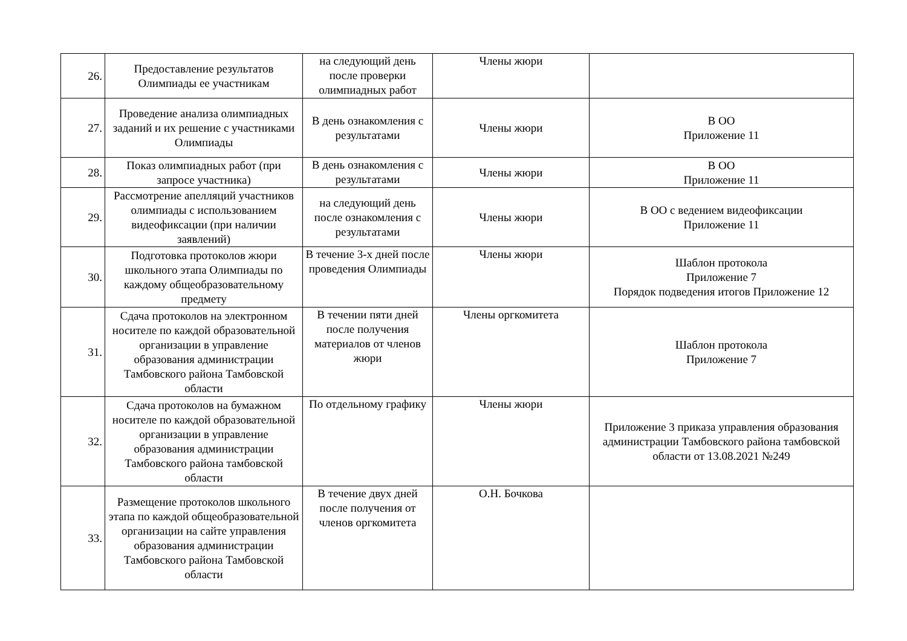| 26. | Предоставление результатов Олимпиады ее участникам | на следующий день после проверки олимпиадных работ | Члены жюри | |
| 27. | Проведение анализа олимпиадных заданий и их решение с участниками Олимпиады | В день ознакомления с результатами | Члены жюри | В ОО Приложение 11 |
| 28. | Показ олимпиадных работ (при запросе участника) | В день ознакомления с результатами | Члены жюри | В ОО Приложение 11 |
| 29. | Рассмотрение апелляций участников олимпиады с использованием видеофиксации (при наличии заявлений) | на следующий день после ознакомления с результатами | Члены жюри | В ОО с ведением видеофиксации Приложение 11 |
| 30. | Подготовка протоколов жюри школьного этапа Олимпиады по каждому общеобразовательному предмету | В течение 3-х дней после проведения Олимпиады | Члены жюри | Шаблон протокола Приложение 7 Порядок подведения итогов Приложение 12 |
| 31. | Сдача протоколов на электронном носителе по каждой образовательной организации в управление образования администрации Тамбовского района Тамбовской области | В течении пяти дней после получения материалов от членов жюри | Члены оргкомитета | Шаблон протокола Приложение 7 |
| 32. | Сдача протоколов на бумажном носителе по каждой образовательной организации в управление образования администрации Тамбовского района тамбовской области | По отдельному графику | Члены жюри | Приложение 3 приказа управления образования администрации Тамбовского района тамбовской области от 13.08.2021 №249 |
| 33. | Размещение протоколов школьного этапа по каждой общеобразовательной организации на сайте управления образования администрации Тамбовского района Тамбовской области | В течение двух дней после получения от членов оргкомитета | О.Н. Бочкова | |